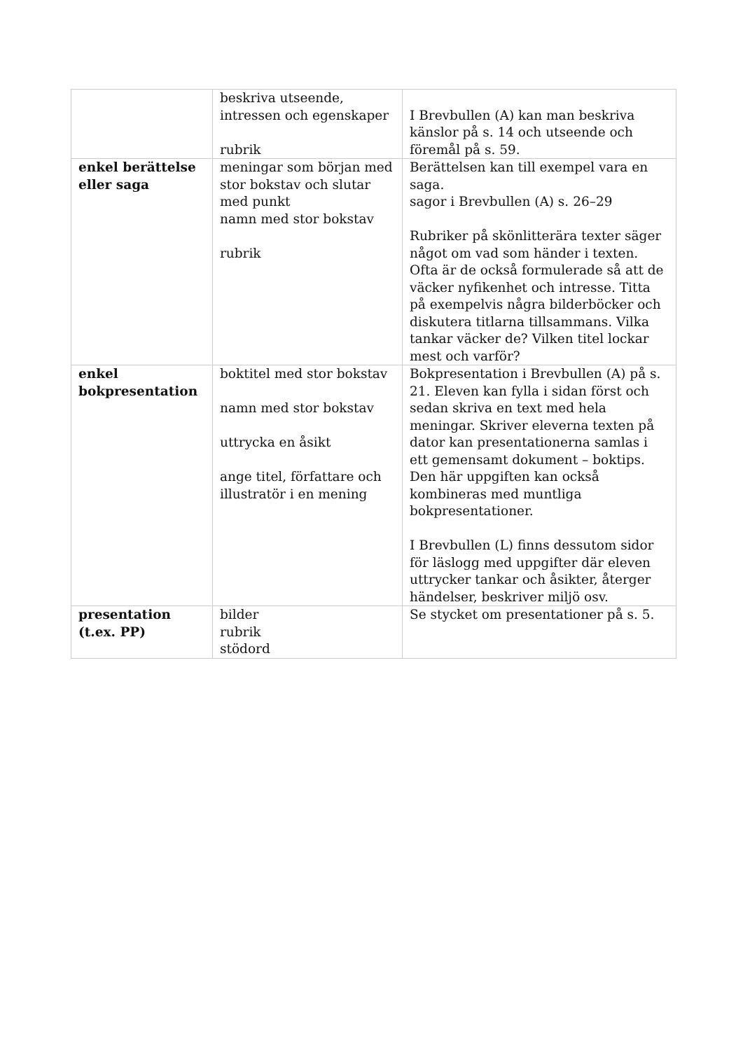| | beskriva utseende, intressen och egenskaper rubrik | I Brevbullen (A) kan man beskriva känslor på s. 14 och utseende och föremål på s. 59. |
| enkel berättelse eller saga | meningar som början med stor bokstav och slutar med punkt namn med stor bokstav rubrik | Berättelsen kan till exempel vara en saga. sagor i Brevbullen (A) s. 26–29 Rubriker på skönlitterära texter säger något om vad som händer i texten. Ofta är de också formulerade så att de väcker nyfikenhet och intresse. Titta på exempelvis några bilderböcker och diskutera titlarna tillsammans. Vilka tankar väcker de? Vilken titel lockar mest och varför? |
| enkel bokpresentation | boktitel med stor bokstav namn med stor bokstav uttrycka en åsikt ange titel, författare och illustratör i en mening | Bokpresentation i Brevbullen (A) på s. 21. Eleven kan fylla i sidan först och sedan skriva en text med hela meningar. Skriver eleverna texten på dator kan presentationerna samlas i ett gemensamt dokument – boktips. Den här uppgiften kan också kombineras med muntliga bokpresentationer. I Brevbullen (L) finns dessutom sidor för läslogg med uppgifter där eleven uttrycker tankar och åsikter, återger händelser, beskriver miljö osv. |
| presentation (t.ex. PP) | bilder rubrik stödord | Se stycket om presentationer på s. 5. |